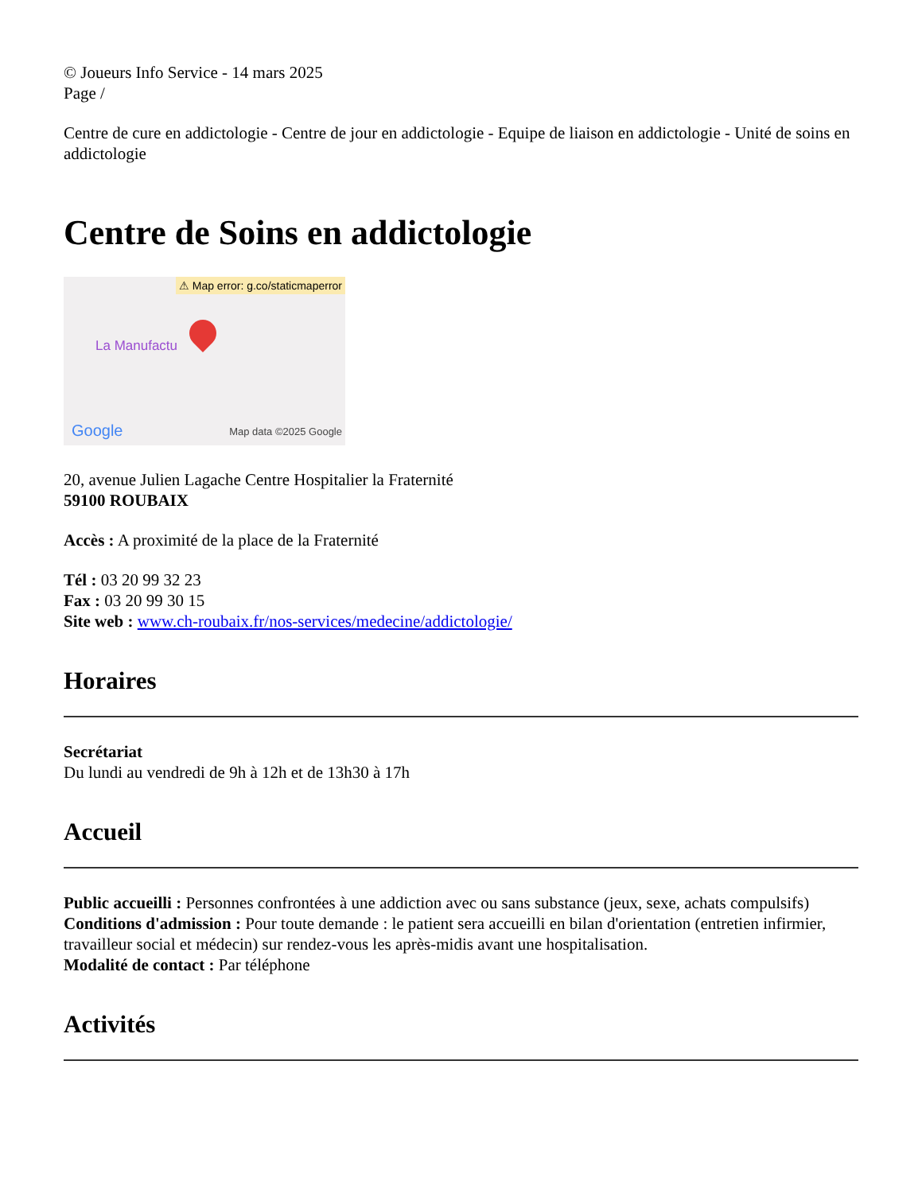© Joueurs Info Service - 14 mars 2025
Page /
Centre de cure en addictologie - Centre de jour en addictologie - Equipe de liaison en addictologie - Unité de soins en addictologie
Centre de Soins en addictologie
⚠ Map error: g.co/staticmaperror
La Manufactu
Google Map data ©2025 Google
20, avenue Julien Lagache Centre Hospitalier la Fraternité
59100 ROUBAIX
Accès : A proximité de la place de la Fraternité
Tél : 03 20 99 32 23
Fax : 03 20 99 30 15
Site web : www.ch-roubaix.fr/nos-services/medecine/addictologie/
Horaires
Secrétariat
Du lundi au vendredi de 9h à 12h et de 13h30 à 17h
Accueil
Public accueilli : Personnes confrontées à une addiction avec ou sans substance (jeux, sexe, achats compulsifs)
Conditions d'admission : Pour toute demande : le patient sera accueilli en bilan d'orientation (entretien infirmier, travailleur social et médecin) sur rendez-vous les après-midis avant une hospitalisation.
Modalité de contact : Par téléphone
Activités